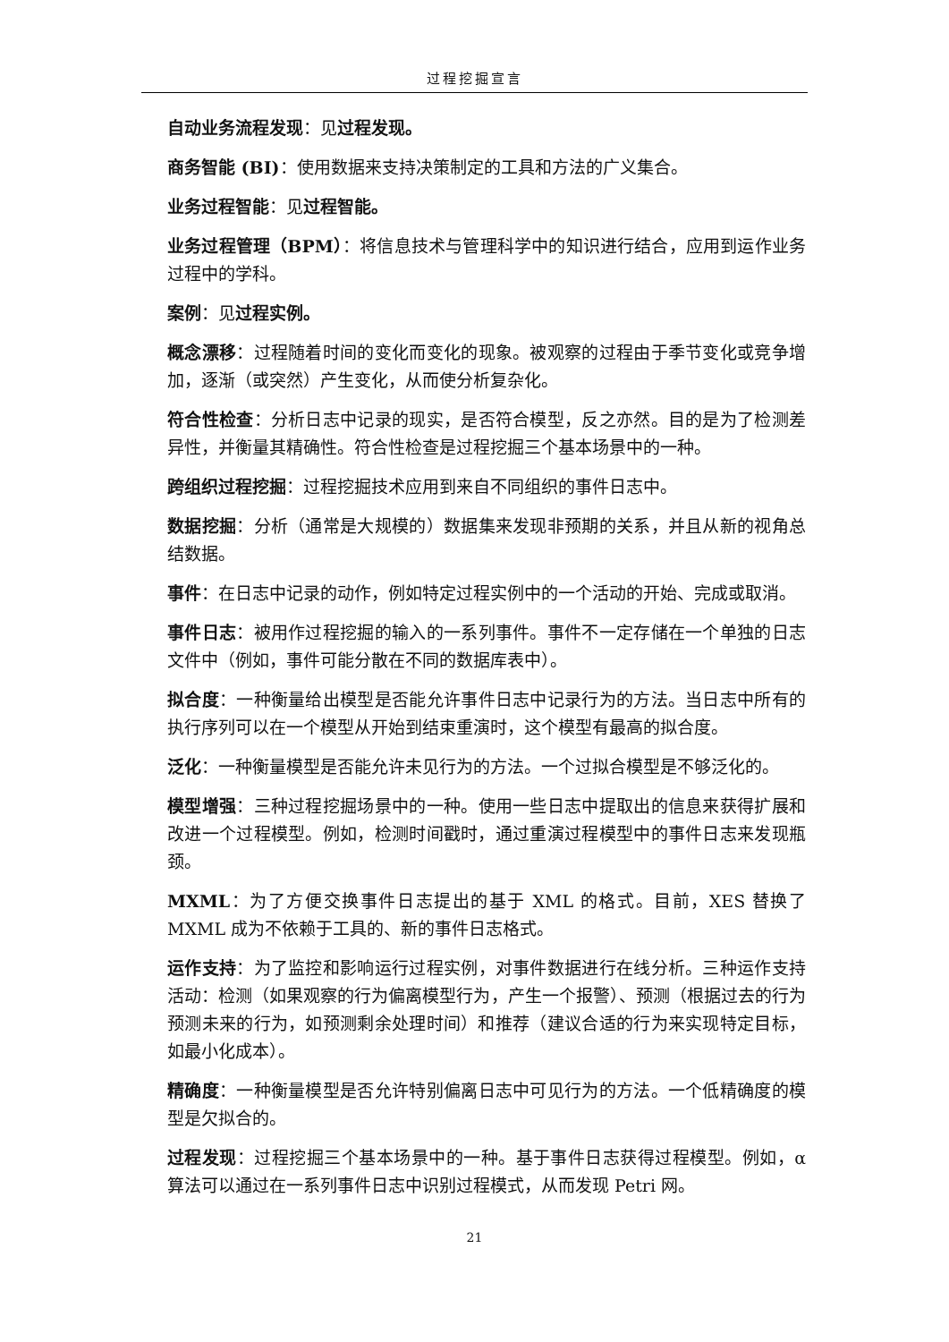过程挖掘宣言
自动业务流程发现：见过程发现。
商务智能 (BI)：使用数据来支持决策制定的工具和方法的广义集合。
业务过程智能：见过程智能。
业务过程管理（BPM）：将信息技术与管理科学中的知识进行结合，应用到运作业务过程中的学科。
案例：见过程实例。
概念漂移：过程随着时间的变化而变化的现象。被观察的过程由于季节变化或竞争增加，逐渐（或突然）产生变化，从而使分析复杂化。
符合性检查：分析日志中记录的现实，是否符合模型，反之亦然。目的是为了检测差异性，并衡量其精确性。符合性检查是过程挖掘三个基本场景中的一种。
跨组织过程挖掘：过程挖掘技术应用到来自不同组织的事件日志中。
数据挖掘：分析（通常是大规模的）数据集来发现非预期的关系，并且从新的视角总结数据。
事件：在日志中记录的动作，例如特定过程实例中的一个活动的开始、完成或取消。
事件日志：被用作过程挖掘的输入的一系列事件。事件不一定存储在一个单独的日志文件中（例如，事件可能分散在不同的数据库表中）。
拟合度：一种衡量给出模型是否能允许事件日志中记录行为的方法。当日志中所有的执行序列可以在一个模型从开始到结束重演时，这个模型有最高的拟合度。
泛化：一种衡量模型是否能允许未见行为的方法。一个过拟合模型是不够泛化的。
模型增强：三种过程挖掘场景中的一种。使用一些日志中提取出的信息来获得扩展和改进一个过程模型。例如，检测时间戳时，通过重演过程模型中的事件日志来发现瓶颈。
MXML：为了方便交换事件日志提出的基于 XML 的格式。目前，XES 替换了 MXML 成为不依赖于工具的、新的事件日志格式。
运作支持：为了监控和影响运行过程实例，对事件数据进行在线分析。三种运作支持活动：检测（如果观察的行为偏离模型行为，产生一个报警）、预测（根据过去的行为预测未来的行为，如预测剩余处理时间）和推荐（建议合适的行为来实现特定目标，如最小化成本）。
精确度：一种衡量模型是否允许特别偏离日志中可见行为的方法。一个低精确度的模型是欠拟合的。
过程发现：过程挖掘三个基本场景中的一种。基于事件日志获得过程模型。例如，α 算法可以通过在一系列事件日志中识别过程模式，从而发现 Petri 网。
21